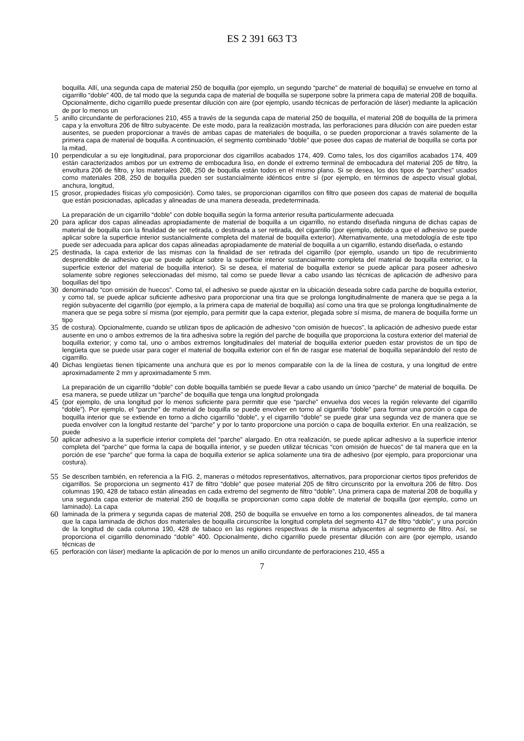ES 2 391 663 T3
boquilla. Allí, una segunda capa de material 250 de boquilla (por ejemplo, un segundo “parche” de material de boquilla) se envuelve en torno al cigarrillo “doble” 400, de tal modo que la segunda capa de material de boquilla se superpone sobre la primera capa de material 208 de boquilla. Opcionalmente, dicho cigarrillo puede presentar dilución con aire (por ejemplo, usando técnicas de perforación de láser) mediante la aplicación de por lo menos un
5
anillo circundante de perforaciones 210, 455 a través de la segunda capa de material 250 de boquilla, el material 208 de boquilla de la primera capa y la envoltura 206 de filtro subyacente. De este modo, para la realización mostrada, las perforaciones para dilución con aire pueden estar ausentes, se pueden proporcionar a través de ambas capas de materiales de boquilla, o se pueden proporcionar a través solamente de la primera capa de material de boquilla. A continuación, el segmento combinado “doble” que posee dos capas de material de boquilla se corta por la mitad,
10
perpendicular a su eje longitudinal, para proporcionar dos cigarrillos acabados 174, 409. Como tales, los dos cigarrillos acabados 174, 409 están caracterizados ambos por un extremo de embocadura liso, en donde el extremo terminal de embocadura del material 205 de filtro, la envoltura 206 de filtro, y los materiales 208, 250 de boquilla están todos en el mismo plano. Si se desea, los dos tipos de “parches” usados como materiales 208, 250 de boquilla pueden ser sustancialmente idénticos entre sí (por ejemplo, en términos de aspecto visual global, anchura, longitud,
15
grosor, propiedades físicas y/o composición). Como tales, se proporcionan cigarrillos con filtro que poseen dos capas de material de boquilla que están posicionadas, aplicadas y alineadas de una manera deseada, predeterminada.
La preparación de un cigarrillo “doble” con doble boquilla según la forma anterior resulta particularmente adecuada
20
para aplicar dos capas alineadas apropiadamente de material de boquilla a un cigarrillo, no estando diseñada ninguna de dichas capas de material de boquilla con la finalidad de ser retirada, o destinada a ser retirada, del cigarrillo (por ejemplo, debido a que el adhesivo se puede aplicar sobre la superficie interior sustancialmente completa del material de boquilla exterior). Alternativamente, una metodología de este tipo puede ser adecuada para aplicar dos capas alineadas apropiadamente de material de boquilla a un cigarrillo, estando diseñada, o estando
25
destinada, la capa exterior de las mismas con la finalidad de ser retirada del cigarrillo (por ejemplo, usando un tipo de recubrimiento desprendible de adhesivo que se puede aplicar sobre la superficie interior sustancialmente completa del material de boquilla exterior, o la superficie exterior del material de boquilla interior). Si se desea, el material de boquilla exterior se puede aplicar para poseer adhesivo solamente sobre regiones seleccionadas del mismo, tal como se puede llevar a cabo usando las técnicas de aplicación de adhesivo para boquillas del tipo
30
denominado “con omisión de huecos”. Como tal, el adhesivo se puede ajustar en la ubicación deseada sobre cada parche de boquilla exterior, y como tal, se puede aplicar suficiente adhesivo para proporcionar una tira que se prolonga longitudinalmente de manera que se pega a la región subyacente del cigarrillo (por ejemplo, a la primera capa de material de boquilla) así como una tira que se prolonga longitudinalmente de manera que se pega sobre sí misma (por ejemplo, para permitir que la capa exterior, plegada sobre sí misma, de manera de boquilla forme un tipo
35
de costura). Opcionalmente, cuando se utilizan tipos de aplicación de adhesivo “con omisión de huecos”, la aplicación de adhesivo puede estar ausente en uno o ambos extremos de la tira adhesiva sobre la región del parche de boquilla que proporciona la costura exterior del material de boquilla exterior; y como tal, uno o ambos extremos longitudinales del material de boquilla exterior pueden estar provistos de un tipo de lengüeta que se puede usar para coger el material de boquilla exterior con el fin de rasgar ese material de boquilla separándolo del resto de cigarrillo.
40
Dichas lengüetas tienen típicamente una anchura que es por lo menos comparable con la de la línea de costura, y una longitud de entre aproximadamente 2 mm y aproximadamente 5 mm.
La preparación de un cigarrillo “doble” con doble boquilla también se puede llevar a cabo usando un único “parche” de material de boquilla. De esa manera, se puede utilizar un “parche” de boquilla que tenga una longitud prolongada
45
(por ejemplo, de una longitud por lo menos suficiente para permitir que ese “parche” envuelva dos veces la región relevante del cigarrillo “doble”). Por ejemplo, el “parche” de material de boquilla se puede envolver en torno al cigarrillo “doble” para formar una porción o capa de boquilla interior que se extiende en torno a dicho cigarrillo “doble”, y el cigarrillo “doble” se puede girar una segunda vez de manera que se pueda envolver con la longitud restante del “parche” y por lo tanto proporcione una porción o capa de boquilla exterior. En una realización, se puede
50
aplicar adhesivo a la superficie interior completa del “parche” alargado. En otra realización, se puede aplicar adhesivo a la superficie interior completa del “parche” que forma la capa de boquilla interior, y se pueden utilizar técnicas “con omisión de huecos” de tal manera que en la porción de ese “parche” que forma la capa de boquilla exterior se aplica solamente una tira de adhesivo (por ejemplo, para proporcionar una costura).
55
Se describen también, en referencia a la FIG. 2, maneras o métodos representativos, alternativos, para proporcionar ciertos tipos preferidos de cigarrillos. Se proporciona un segmento 417 de filtro “doble” que posee material 205 de filtro circunscrito por la envoltura 206 de filtro. Dos columnas 190, 428 de tabaco están alineadas en cada extremo del segmento de filtro “doble”. Una primera capa de material 208 de boquilla y una segunda capa exterior de material 250 de boquilla se proporcionan como capa doble de material de boquilla (por ejemplo, como un laminado). La capa
60
laminada de la primera y segunda capas de material 208, 250 de boquilla se envuelve en torno a los componentes alineados, de tal manera que la capa laminada de dichos dos materiales de boquilla circunscribe la longitud completa del segmento 417 de filtro “doble”, y una porción de la longitud de cada columna 190, 428 de tabaco en las regiones respectivas de la misma adyacentes al segmento de filtro. Así, se proporciona el cigarrillo denominado “doble” 400. Opcionalmente, dicho cigarrillo puede presentar dilución con aire (por ejemplo, usando técnicas de
65
perforación con láser) mediante la aplicación de por lo menos un anillo circundante de perforaciones 210, 455 a
7